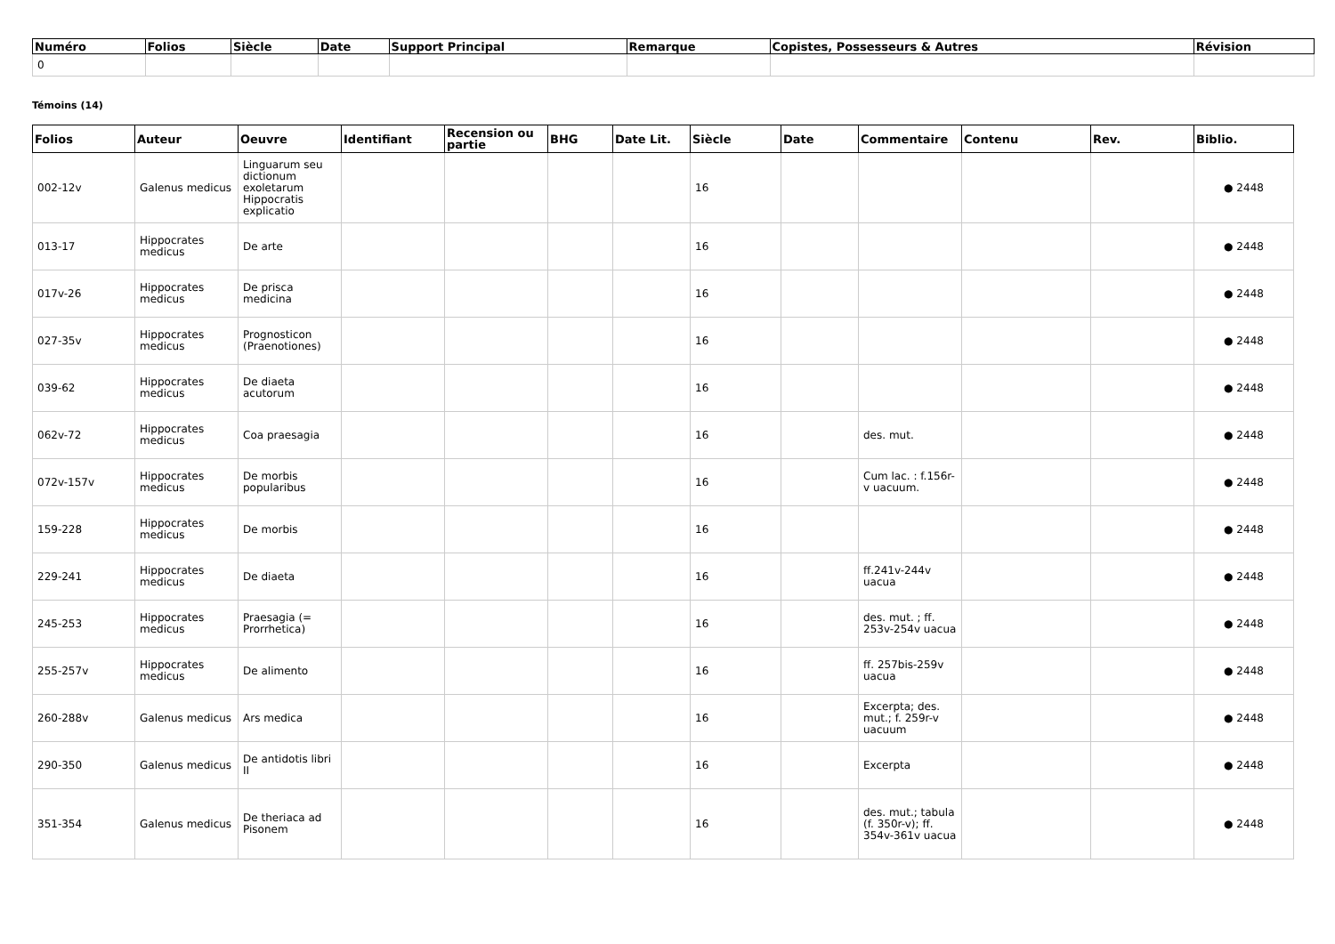| Numéro | Folios | Siècle | Date | Support Principal | Remarque | Copistes, Possesseurs & Autres | Révision |
| --- | --- | --- | --- | --- | --- | --- | --- |
| 0 | | | | | | | |
Témoins (14)
| Folios | Auteur | Oeuvre | Identifiant | Recension ou partie | BHG | Date Lit. | Siècle | Date | Commentaire | Contenu | Rev. | Biblio. |
| --- | --- | --- | --- | --- | --- | --- | --- | --- | --- | --- | --- | --- |
| 002-12v | Galenus medicus | Linguarum seu dictionum exoletarum Hippocratis explicatio | | | | | 16 | | | | | ● 2448 |
| 013-17 | Hippocrates medicus | De arte | | | | | 16 | | | | | ● 2448 |
| 017v-26 | Hippocrates medicus | De prisca medicina | | | | | 16 | | | | | ● 2448 |
| 027-35v | Hippocrates medicus | Prognosticon (Praenotiones) | | | | | 16 | | | | | ● 2448 |
| 039-62 | Hippocrates medicus | De diaeta acutorum | | | | | 16 | | | | | ● 2448 |
| 062v-72 | Hippocrates medicus | Coa praesagia | | | | | 16 | | des. mut. | | | ● 2448 |
| 072v-157v | Hippocrates medicus | De morbis popularibus | | | | | 16 | | Cum lac. : f.156r-v uacuum. | | | ● 2448 |
| 159-228 | Hippocrates medicus | De morbis | | | | | 16 | | | | | ● 2448 |
| 229-241 | Hippocrates medicus | De diaeta | | | | | 16 | | ff.241v-244v uacua | | | ● 2448 |
| 245-253 | Hippocrates medicus | Praesagia (= Prorrhetica) | | | | | 16 | | des. mut. ; ff. 253v-254v uacua | | | ● 2448 |
| 255-257v | Hippocrates medicus | De alimento | | | | | 16 | | ff. 257bis-259v uacua | | | ● 2448 |
| 260-288v | Galenus medicus | Ars medica | | | | | 16 | | Excerpta; des. mut.; f. 259r-v uacuum | | | ● 2448 |
| 290-350 | Galenus medicus | De antidotis libri II | | | | | 16 | | Excerpta | | | ● 2448 |
| 351-354 | Galenus medicus | De theriaca ad Pisonem | | | | | 16 | | des. mut.; tabula (f. 350r-v); ff. 354v-361v uacua | | | ● 2448 |